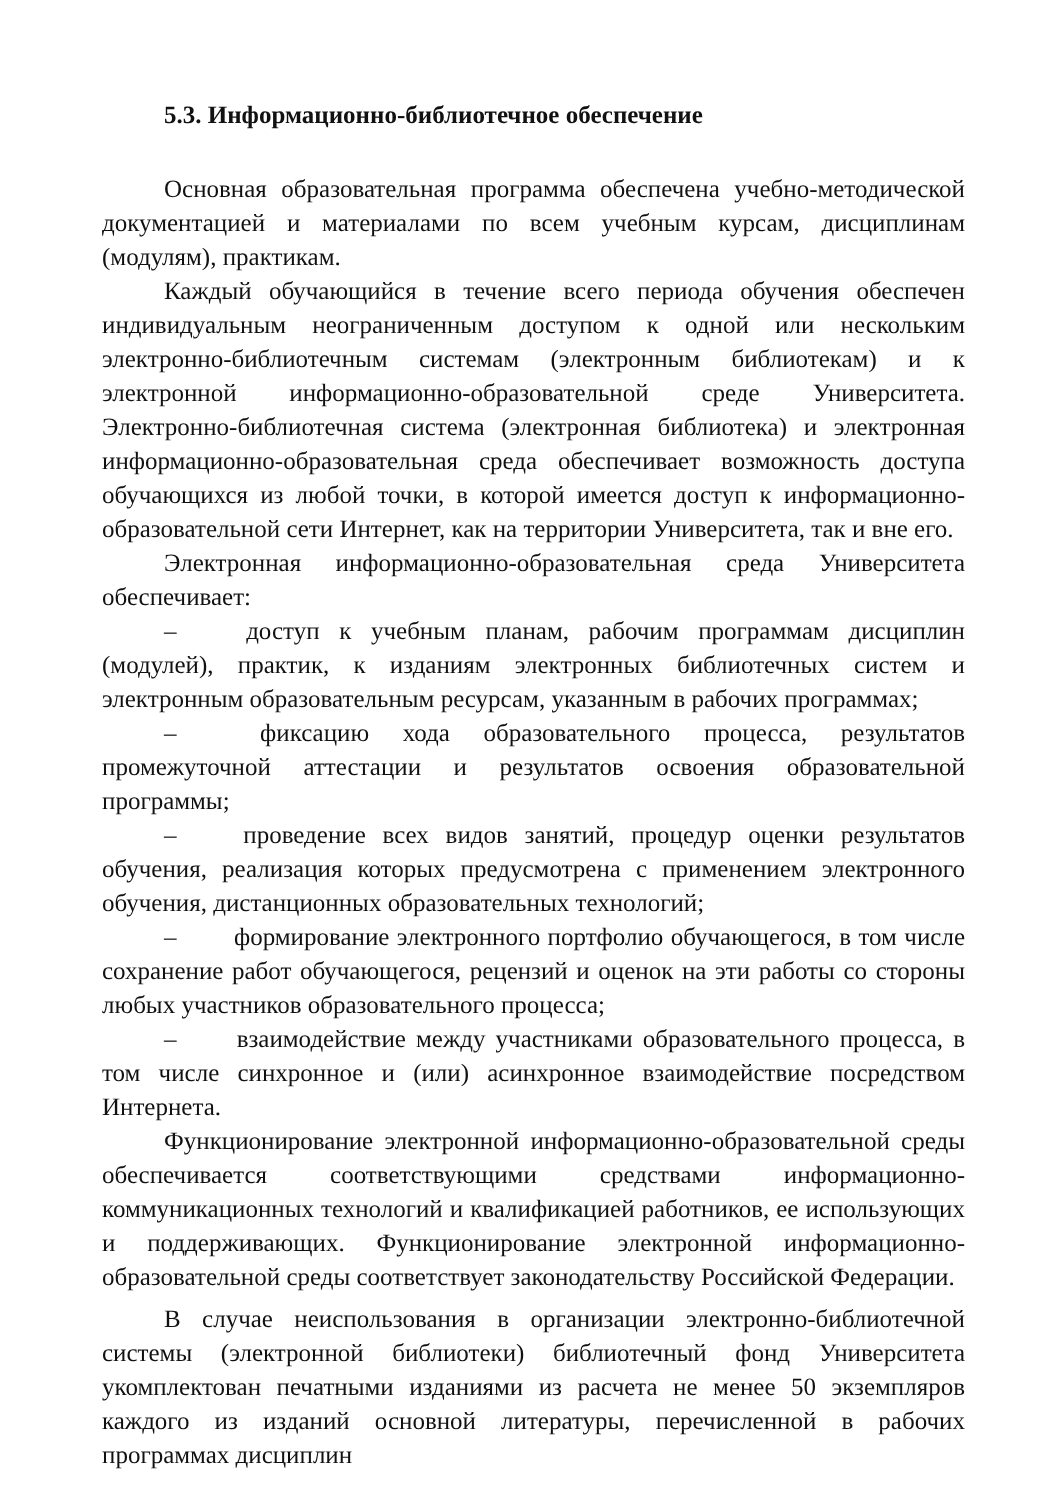5.3. Информационно-библиотечное обеспечение
Основная образовательная программа обеспечена учебно-методической документацией и материалами по всем учебным курсам, дисциплинам (модулям), практикам.
Каждый обучающийся в течение всего периода обучения обеспечен индивидуальным неограниченным доступом к одной или нескольким электронно-библиотечным системам (электронным библиотекам) и к электронной информационно-образовательной среде Университета. Электронно-библиотечная система (электронная библиотека) и электронная информационно-образовательная среда обеспечивает возможность доступа обучающихся из любой точки, в которой имеется доступ к информационно-образовательной сети Интернет, как на территории Университета, так и вне его.
Электронная информационно-образовательная среда Университета обеспечивает:
–   доступ к учебным планам, рабочим программам дисциплин (модулей), практик, к изданиям электронных библиотечных систем и электронным образовательным ресурсам, указанным в рабочих программах;
–   фиксацию хода образовательного процесса, результатов промежуточной аттестации и результатов освоения образовательной программы;
–   проведение всех видов занятий, процедур оценки результатов обучения, реализация которых предусмотрена с применением электронного обучения, дистанционных образовательных технологий;
–   формирование электронного портфолио обучающегося, в том числе сохранение работ обучающегося, рецензий и оценок на эти работы со стороны любых участников образовательного процесса;
–   взаимодействие между участниками образовательного процесса, в том числе синхронное и (или) асинхронное взаимодействие посредством Интернета.
Функционирование электронной информационно-образовательной среды обеспечивается соответствующими средствами информационно-коммуникационных технологий и квалификацией работников, ее использующих и поддерживающих. Функционирование электронной информационно-образовательной среды соответствует законодательству Российской Федерации.
В случае неиспользования в организации электронно-библиотечной системы (электронной библиотеки) библиотечный фонд Университета укомплектован печатными изданиями из расчета не менее 50 экземпляров каждого из изданий основной литературы, перечисленной в рабочих программах дисциплин